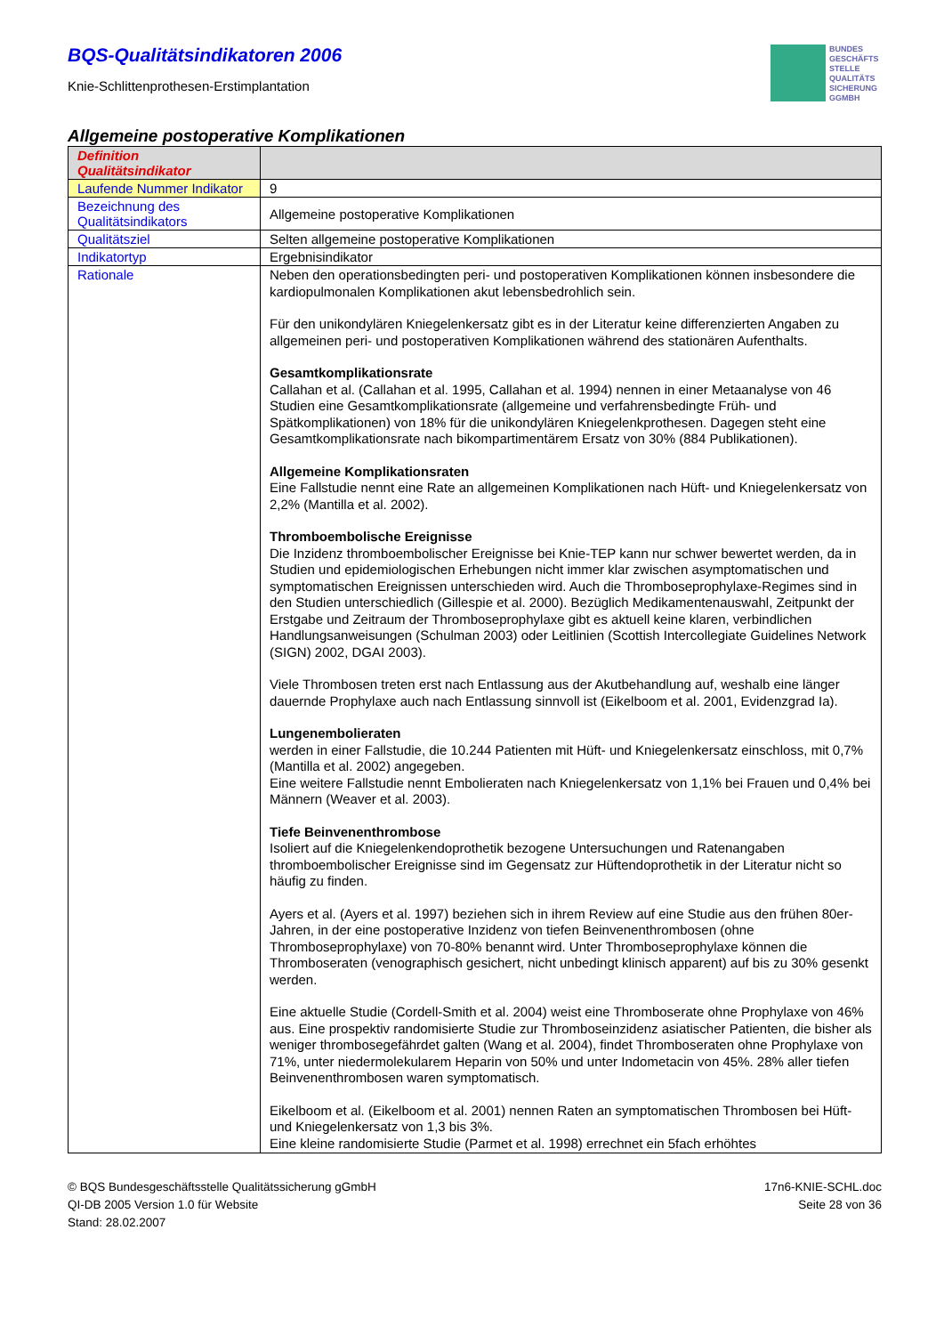BQS-Qualitätsindikatoren 2006
Knie-Schlittenprothesen-Erstimplantation
BUNDES
GESCHÄFTS
STELLE
QUALITÄTS
SICHERUNG
GGMBH
Allgemeine postoperative Komplikationen
| Definition Qualitätsindikator | |
| --- | --- |
| Laufende Nummer Indikator | 9 |
| Bezeichnung des Qualitätsindikators | Allgemeine postoperative Komplikationen |
| Qualitätsziel | Selten allgemeine postoperative Komplikationen |
| Indikatortyp | Ergebnisindikator |
| Rationale | Neben den operationsbedingten peri- und postoperativen Komplikationen können insbesondere die kardiopulmonalen Komplikationen akut lebensbedrohlich sein. Für den unikondylären Kniegelenkersatz gibt es in der Literatur keine differenzierten Angaben zu allgemeinen peri- und postoperativen Komplikationen während des stationären Aufenthalts. Gesamtkomplikationsrate Callahan et al. (Callahan et al. 1995, Callahan et al. 1994) nennen in einer Metaanalyse von 46 Studien eine Gesamtkomplikationsrate (allgemeine und verfahrensbedingte Früh- und Spätkomplikationen) von 18% für die unikondylären Kniegelenkprothesen. Dagegen steht eine Gesamtkomplikationsrate nach bikompartimentärem Ersatz von 30% (884 Publikationen). Allgemeine Komplikationsraten Eine Fallstudie nennt eine Rate an allgemeinen Komplikationen nach Hüft- und Kniegelenkersatz von 2,2% (Mantilla et al. 2002). Thromboembolische Ereignisse Die Inzidenz thromboembolischer Ereignisse bei Knie-TEP kann nur schwer bewertet werden, da in Studien und epidemiologischen Erhebungen nicht immer klar zwischen asymptomatischen und symptomatischen Ereignissen unterschieden wird. Auch die Thromboseprophylaxe-Regimes sind in den Studien unterschiedlich (Gillespie et al. 2000). Bezüglich Medikamentenauswahl, Zeitpunkt der Erstgabe und Zeitraum der Thromboseprophylaxe gibt es aktuell keine klaren, verbindlichen Handlungsanweisungen (Schulman 2003) oder Leitlinien (Scottish Intercollegiate Guidelines Network (SIGN) 2002, DGAI 2003). Viele Thrombosen treten erst nach Entlassung aus der Akutbehandlung auf, weshalb eine länger dauernde Prophylaxe auch nach Entlassung sinnvoll ist (Eikelboom et al. 2001, Evidenzgrad Ia). Lungenembolieraten werden in einer Fallstudie, die 10.244 Patienten mit Hüft- und Kniegelenkersatz einschloss, mit 0,7% (Mantilla et al. 2002) angegeben. Eine weitere Fallstudie nennt Embolieraten nach Kniegelenkersatz von 1,1% bei Frauen und 0,4% bei Männern (Weaver et al. 2003). Tiefe Beinvenenthrombose Isoliert auf die Kniegelenkendoprothetik bezogene Untersuchungen und Ratenangaben thromboembolischer Ereignisse sind im Gegensatz zur Hüftendoprothetik in der Literatur nicht so häufig zu finden. Ayers et al. (Ayers et al. 1997) beziehen sich in ihrem Review auf eine Studie aus den frühen 80er-Jahren, in der eine postoperative Inzidenz von tiefen Beinvenenthrombosen (ohne Thromboseprophylaxe) von 70-80% benannt wird. Unter Thromboseprophylaxe können die Thromboseraten (venographisch gesichert, nicht unbedingt klinisch apparent) auf bis zu 30% gesenkt werden. Eine aktuelle Studie (Cordell-Smith et al. 2004) weist eine Thromboserate ohne Prophylaxe von 46% aus. Eine prospektiv randomisierte Studie zur Thromboseinzidenz asiatischer Patienten, die bisher als weniger thrombosegefährdet galten (Wang et al. 2004), findet Thromboseraten ohne Prophylaxe von 71%, unter niedermolekularem Heparin von 50% und unter Indometacin von 45%. 28% aller tiefen Beinvenenthrombosen waren symptomatisch. Eikelboom et al. (Eikelboom et al. 2001) nennen Raten an symptomatischen Thrombosen bei Hüft- und Kniegelenkersatz von 1,3 bis 3%. Eine kleine randomisierte Studie (Parmet et al. 1998) errechnet ein 5fach erhöhtes |
© BQS Bundesgeschäftsstelle Qualitätssicherung gGmbH
QI-DB 2005 Version 1.0 für Website
Stand: 28.02.2007
17n6-KNIE-SCHL.doc
Seite 28 von 36